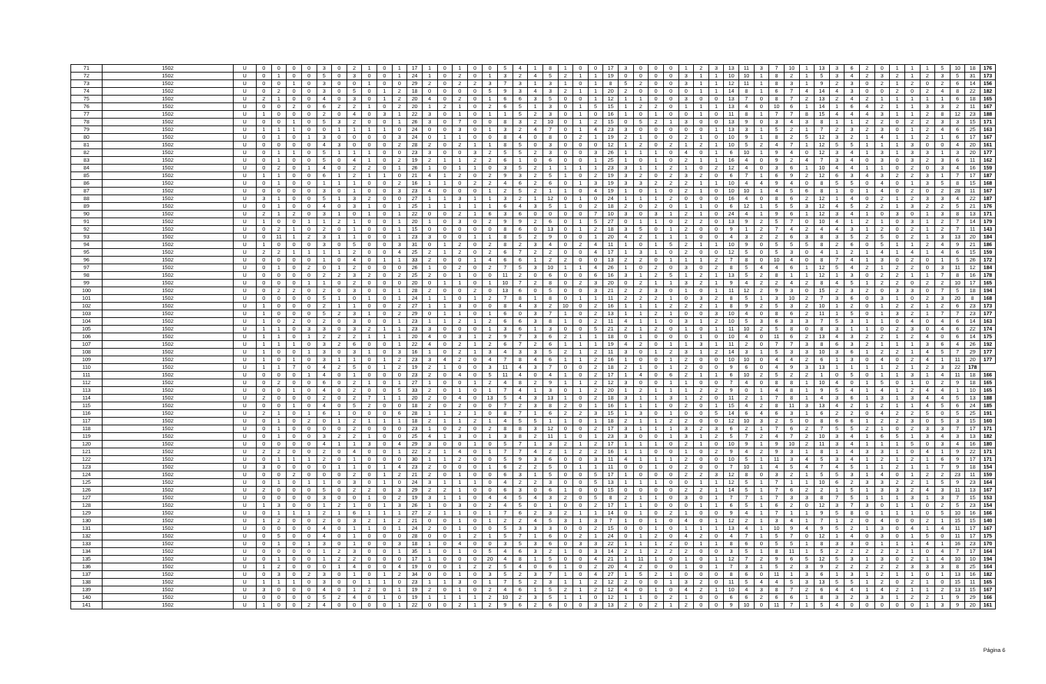| 71 | 1502 | U | 0 | 0 | 0 | 0 | 3 | 0 | 2 | 1 | 0 | 1 | 17 | 1 | 0 | 1 | 0 | 0 | 5 | 4 | 1 | 8 | 1 | 0 | 0 | 17 | 3 | 0 | 0 | 0 | 1 | 2 | 3 | 13 | 11 | 3 | 7 | 10 | 1 | 13 | 3 | 6 | 2 | 0 | 1 | 1 | 1 | 5 | 10 | 18 | 176 |
| 72 | 1502 | U | 0 | 1 | 0 | 0 | 5 | 0 | 3 | 0 | 0 | 1 | 24 | 1 | 0 | 2 | 0 | 1 | 3 | 2 | 4 | 5 | 2 | 1 | 1 | 19 | 0 | 0 | 0 | 0 | 3 | 1 | 1 | 10 | 10 | 1 | 8 | 2 | 1 | 5 | 3 | 4 | 2 | 3 | 2 | 1 | 2 | 3 | 5 | 31 | 173 |
| 73 | 1502 | U | 0 | 0 | 1 | 0 | 3 | 0 | 0 | 1 | 0 | 0 | 29 | 2 | 0 | 2 | 2 | 3 | 7 | 3 | 1 | 3 | 1 | 0 | 1 | 8 | 5 | 2 | 0 | 0 | 3 | 1 | 1 | 12 | 11 | 1 | 8 | 3 | 1 | 9 | 2 | 3 | 0 | 2 | 1 | 2 | 0 | 2 | 6 | 14 | 156 |
| 74 | 1502 | U | 0 | 2 | 0 | 0 | 3 | 0 | 5 | 0 | 1 | 2 | 18 | 0 | 0 | 0 | 0 | 5 | 9 | 3 | 4 | 3 | 2 | 1 | 1 | 20 | 2 | 0 | 0 | 0 | 0 | 1 | 1 | 14 | 8 | 1 | 6 | 7 | 4 | 14 | 4 | 3 | 0 | 0 | 2 | 0 | 2 | 4 | 8 | 22 | 182 |
| 75 | 1502 | U | 2 | 1 | 0 | 0 | 4 | 0 | 3 | 0 | 1 | 2 | 20 | 4 | 0 | 2 | 0 | 1 | 6 | 6 | 3 | 5 | 0 | 0 | 1 | 12 | 1 | 1 | 0 | 0 | 3 | 0 | 0 | 13 | 7 | 0 | 8 | 7 | 2 | 13 | 2 | 4 | 2 | 1 | 1 | 1 | 1 | 1 | 6 | 18 | 165 |
| 76 | 1502 | U | 0 | 0 | 2 | 0 | 6 | 2 | 2 | 1 | 0 | 2 | 20 | 1 | 2 | 1 | 0 | 2 | 6 | 5 | 1 | 3 | 0 | 1 | 5 | 15 | 1 | 2 | 2 | 0 | 1 | 1 | 1 | 13 | 4 | 0 | 10 | 6 | 1 | 14 | 1 | 6 | 4 | 2 | 1 | 1 | 3 | 3 | 2 | 11 | 167 |
| 77 | 1502 | U | 1 | 0 | 0 | 0 | 2 | 0 | 4 | 0 | 3 | 1 | 22 | 3 | 0 | 1 | 0 | 1 | 1 | 5 | 2 | 3 | 0 | 1 | 0 | 16 | 1 | 0 | 1 | 0 | 0 | 1 | 0 | 11 | 8 | 1 | 7 | 7 | 8 | 15 | 4 | 4 | 4 | 3 | 1 | 1 | 2 | 8 | 12 | 23 | 188 |
| 78 | 1502 | U | 0 | 0 | 1 | 0 | 5 | 3 | 2 | 0 | 0 | 1 | 26 | 3 | 0 | 7 | 0 | 0 | 8 | 3 | 2 | 10 | 0 | 1 | 2 | 15 | 0 | 5 | 2 | 1 | 3 | 0 | 0 | 13 | 9 | 0 | 3 | 4 | 3 | 8 | 1 | 1 | 2 | 2 | 0 | 2 | 2 | 3 | 3 | 15 | 171 |
| 79 | 1502 | U | 1 | 1 | 1 | 0 | 0 | 1 | 1 | 1 | 1 | 0 | 24 | 0 | 0 | 3 | 0 | 1 | 3 | 2 | 4 | 7 | 0 | 1 | 4 | 23 | 3 | 0 | 0 | 0 | 0 | 0 | 1 | 13 | 3 | 1 | 5 | 2 | 1 | 7 | 2 | 3 | 2 | 3 | 0 | 1 | 2 | 4 | 6 | 25 | 163 |
| 80 | 1502 | U | 0 | 1 | 0 | 1 | 3 | 0 | 0 | 0 | 0 | 3 | 24 | 0 | 1 | 1 | 0 | 0 | 8 | 4 | 0 | 8 | 0 | 2 | 1 | 19 | 2 | 1 | 0 | 0 | 2 | 1 | 0 | 10 | 9 | 1 | 8 | 2 | 5 | 12 | 3 | 2 | 1 | 4 | 1 | 1 | 2 | 1 | 6 | 17 | 167 |
| 81 | 1502 | U | 0 | 0 | 0 | 0 | 4 | 3 | 0 | 0 | 0 | 2 | 28 | 2 | 0 | 2 | 1 | 1 | 8 | 5 | 0 | 3 | 0 | 0 | 0 | 12 | 1 | 2 | 0 | 2 | 1 | 2 | 1 | 10 | 5 | 2 | 4 | 7 | 1 | 12 | 5 | 5 | 1 | 1 | 1 | 3 | 0 | 0 | 4 | 20 | 161 |
| 82 | 1502 | U | 0 | 1 | 1 | 0 | 5 | 1 | 1 | 1 | 0 | 0 | 23 | 3 | 0 | 0 | 3 | 2 | 5 | 5 | 2 | 3 | 0 | 0 | 3 | 26 | 1 | 1 | 1 | 0 | 4 | 0 | 1 | 6 | 10 | 1 | 9 | 4 | 0 | 12 | 3 | 4 | 1 | 3 | 1 | 3 | 3 | 1 | 3 | 20 | 177 |
| 83 | 1502 | U | 0 | 1 | 0 | 0 | 5 | 0 | 4 | 1 | 0 | 2 | 19 | 2 | 1 | 1 | 2 | 2 | 6 | 1 | 0 | 6 | 0 | 0 | 1 | 25 | 1 | 0 | 1 | 0 | 2 | 1 | 1 | 16 | 4 | 0 | 9 | 2 | 4 | 7 | 3 | 4 | 0 | 3 | 0 | 3 | 2 | 3 | 6 | 11 | 162 |
| 84 | 1502 | U | 0 | 2 | 0 | 1 | 4 | 0 | 2 | 2 | 0 | 1 | 26 | 1 | 0 | 1 | 1 | 0 | 3 | 5 | 2 | 1 | 1 | 1 | 1 | 23 | 3 | 1 | 1 | 2 | 1 | 0 | 2 | 12 | 4 | 0 | 3 | 6 | 1 | 10 | 4 | 4 | 1 | 1 | 0 | 2 | 0 | 3 | 4 | 16 | 159 |
| 85 | 1502 | U | 1 | 1 | 0 | 0 | 6 | 1 | 2 | 1 | 1 | 0 | 21 | 4 | 1 | 2 | 0 | 2 | 9 | 3 | 2 | 5 | 1 | 0 | 2 | 19 | 3 | 2 | 0 | 2 | 3 | 2 | 0 | 6 | 7 | 1 | 6 | 9 | 2 | 12 | 6 | 3 | 4 | 3 | 2 | 2 | 3 | 1 | 7 | 17 | 187 |
| 86 | 1502 | U | 0 | 1 | 0 | 0 | 1 | 1 | 1 | 0 | 0 | 2 | 16 | 1 | 1 | 0 | 2 | 2 | 4 | 6 | 2 | 6 | 0 | 1 | 3 | 19 | 3 | 3 | 2 | 2 | 2 | 1 | 1 | 10 | 4 | 4 | 9 | 4 | 0 | 8 | 5 | 5 | 0 | 4 | 0 | 1 | 3 | 5 | 8 | 15 | 168 |
| 87 | 1502 | U | 0 | 0 | 0 | 0 | 3 | 0 | 1 | 0 | 0 | 3 | 23 | 4 | 0 | 0 | 0 | 1 | 2 | 5 | 2 | 1 | 1 | 0 | 4 | 19 | 1 | 0 | 1 | 0 | 2 | 1 | 0 | 10 | 10 | 1 | 4 | 5 | 6 | 8 | 1 | 0 | 1 | 4 | 0 | 2 | 0 | 2 | 28 | 11 | 167 |
| 88 | 1502 | U | 3 | 1 | 0 | 0 | 5 | 1 | 3 | 2 | 0 | 0 | 27 | 1 | 1 | 3 | 1 | 1 | 3 | 2 | 1 | 12 | 0 | 1 | 0 | 24 | 1 | 1 | 1 | 2 | 0 | 0 | 0 | 16 | 4 | 0 | 8 | 6 | 2 | 12 | 1 | 4 | 0 | 2 | 1 | 2 | 3 | 3 | 4 | 22 | 187 |
| 89 | 1502 | U | 0 | 1 | 0 | 0 | 4 | 0 | 3 | 1 | 0 | 1 | 25 | 1 | 1 | 1 | 1 | 1 | 6 | 4 | 3 | 5 | 1 | 0 | 2 | 18 | 2 | 0 | 2 | 0 | 1 | 1 | 0 | 6 | 12 | 1 | 5 | 5 | 3 | 12 | 4 | 5 | 2 | 2 | 1 | 3 | 2 | 2 | 5 | 21 | 176 |
| 90 | 1502 | U | 2 | 1 | 2 | 0 | 3 | 1 | 0 | 1 | 0 | 1 | 22 | 0 | 0 | 2 | 1 | 6 | 3 | 6 | 0 | 0 | 0 | 0 | 7 | 10 | 3 | 0 | 3 | 1 | 2 | 1 | 0 | 24 | 4 | 1 | 9 | 6 | 1 | 12 | 3 | 4 | 1 | 0 | 3 | 0 | 1 | 3 | 8 | 13 | 171 |
| 91 | 1502 | U | 1 | 0 | 0 | 1 | 1 | 2 | 1 | 0 | 0 | 1 | 20 | 1 | 0 | 3 | 0 | 2 | 9 | 9 | 2 | 6 | 0 | 1 | 5 | 27 | 0 | 1 | 1 | 0 | 2 | 2 | 0 | 13 | 9 | 2 | 5 | 7 | 0 | 10 | 4 | 1 | 2 | 1 | 0 | 3 | 1 | 2 | 7 | 14 | 179 |
| 92 | 1502 | U | 0 | 2 | 1 | 0 | 2 | 0 | 1 | 0 | 0 | 1 | 15 | 0 | 0 | 0 | 0 | 0 | 8 | 6 | 0 | 13 | 0 | 1 | 2 | 18 | 3 | 5 | 0 | 1 | 2 | 0 | 0 | 9 | 1 | 2 | 7 | 4 | 2 | 4 | 4 | 3 | 1 | 2 | 0 | 2 | 1 | 2 | 7 | 11 | 143 |
| 93 | 1502 | U | 0 | 11 | 1 | 2 | 3 | 1 | 1 | 0 | 0 | 1 | 23 | 3 | 0 | 0 | 1 | 1 | 8 | 5 | 2 | 9 | 0 | 0 | 1 | 20 | 4 | 2 | 1 | 1 | 1 | 0 | 0 | 4 | 3 | 2 | 2 | 6 | 3 | 8 | 3 | 5 | 2 | 5 | 0 | 2 | 1 | 3 | 13 | 20 | 184 |
| 94 | 1502 | U | 1 | 0 | 0 | 0 | 3 | 0 | 5 | 0 | 0 | 3 | 31 | 0 | 1 | 2 | 0 | 2 | 8 | 2 | 3 | 4 | 0 | 2 | 4 | 11 | 1 | 0 | 1 | 5 | 2 | 1 | 1 | 10 | 9 | 0 | 5 | 5 | 5 | 8 | 2 | 6 | 0 | 5 | 1 | 1 | 2 | 4 | 9 | 21 | 186 |
| 95 | 1502 | U | 2 | 2 | 1 | 1 | 1 | 1 | 2 | 0 | 0 | 4 | 25 | 2 | 1 | 2 | 0 | 2 | 6 | 7 | 2 | 2 | 0 | 0 | 4 | 17 | 1 | 3 | 1 | 0 | 2 | 0 | 0 | 12 | 5 | 0 | 5 | 3 | 0 | 4 | 1 | 2 | 1 | 4 | 1 | 4 | 1 | 4 | 6 | 15 | 159 |
| 96 | 1502 | U | 0 | 0 | 0 | 0 | 1 | 0 | 4 | 0 | 1 | 1 | 33 | 2 | 0 | 0 | 1 | 4 | 6 | 6 | 1 | 2 | 2 | 0 | 0 | 13 | 2 | 2 | 0 | 1 | 1 | 1 | 2 | 7 | 8 | 0 | 10 | 4 | 0 | 8 | 7 | 4 | 1 | 3 | 0 | 2 | 0 | 1 | 5 | 26 | 172 |
| 97 | 1502 | U | 0 | 1 | 0 | 2 | 0 | 1 | 2 | 0 | 0 | 0 | 26 | 1 | 0 | 2 | 0 | 2 | 7 | 5 | 3 | 10 | 1 | 1 | 4 | 26 | 1 | 0 | 2 | 0 | 3 | 0 | 2 | 8 | 5 | 4 | 4 | 6 | 1 | 12 | 5 | 4 | 2 | 1 | 2 | 2 | 0 | 3 | 11 | 12 | 184 |
| 98 | 1502 | U | 0 | 0 | 0 | 0 | 2 | 2 | 3 | 2 | 0 | 2 | 25 | 2 | 0 | 1 | 0 | 0 | 11 | 2 | 0 | 6 | 0 | 0 | 6 | 16 | 3 | 1 | 2 | 5 | 1 | 2 | 1 | 13 | 5 | 2 | 8 | 1 | 1 | 12 | 1 | 3 | 0 | 2 | 2 | 1 | 1 | 7 | 8 | 16 | 178 |
| 99 | 1502 | U | 0 | 0 | 0 | 1 | 1 | 0 | 2 | 0 | 0 | 0 | 20 | 0 | 1 | 1 | 0 | 1 | 10 | 7 | 2 | 8 | 0 | 2 | 3 | 20 | 0 | 2 | 1 | 1 | 3 | 2 | 1 | 9 | 4 | 2 | 2 | 4 | 2 | 8 | 4 | 5 | 1 | 2 | 2 | 0 | 2 | 2 | 10 | 17 | 165 |
| 100 | 1502 | U | 0 | 2 | 2 | 0 | 2 | 0 | 3 | 0 | 0 | 1 | 28 | 2 | 0 | 0 | 2 | 0 | 13 | 6 | 0 | 5 | 0 | 0 | 3 | 21 | 2 | 2 | 3 | 0 | 1 | 0 | 1 | 11 | 12 | 2 | 9 | 3 | 0 | 15 | 2 | 3 | 2 | 0 | 3 | 3 | 0 | 7 | 5 | 18 | 194 |
| 101 | 1502 | U | 0 | 0 | 0 | 0 | 5 | 1 | 0 | 1 | 0 | 1 | 24 | 1 | 1 | 0 | 1 | 2 | 7 | 8 | 1 | 8 | 0 | 1 | 1 | 11 | 2 | 2 | 2 | 1 | 0 | 3 | 2 | 8 | 5 | 1 | 3 | 10 | 2 | 7 | 3 | 6 | 0 | 3 | 1 | 0 | 2 | 3 | 20 | 8 | 168 |
| 102 | 1502 | U | 1 | 0 | 0 | 0 | 2 | 1 | 1 | 0 | 0 | 2 | 27 | 1 | 1 | 3 | 0 | 0 | 8 | 4 | 3 | 2 | 10 | 0 | 2 | 16 | 1 | 1 | 1 | 2 | 2 | 2 | 1 | 8 | 9 | 2 | 5 | 3 | 2 | 10 | 1 | 2 | 0 | 1 | 2 | 2 | 1 | 2 | 6 | 23 | 173 |
| 103 | 1502 | U | 1 | 0 | 0 | 0 | 5 | 2 | 3 | 1 | 0 | 2 | 29 | 0 | 1 | 1 | 0 | 1 | 6 | 0 | 3 | 7 | 1 | 0 | 2 | 13 | 1 | 1 | 2 | 1 | 0 | 0 | 3 | 10 | 4 | 0 | 8 | 6 | 2 | 11 | 1 | 5 | 0 | 1 | 3 | 2 | 1 | 7 | 7 | 23 | 177 |
| 104 | 1502 | U | 1 | 0 | 2 | 0 | 2 | 0 | 3 | 0 | 0 | 1 | 23 | 1 | 1 | 2 | 1 | 2 | 6 | 6 | 3 | 8 | 1 | 0 | 2 | 11 | 4 | 1 | 1 | 0 | 3 | 1 | 2 | 10 | 5 | 3 | 6 | 3 | 3 | 7 | 5 | 3 | 1 | 1 | 0 | 4 | 0 | 4 | 6 | 14 | 163 |
| 105 | 1502 | U | 1 | 1 | 0 | 3 | 3 | 0 | 3 | 2 | 1 | 1 | 23 | 3 | 0 | 0 | 0 | 1 | 3 | 6 | 1 | 3 | 0 | 0 | 5 | 21 | 2 | 1 | 2 | 0 | 1 | 0 | 1 | 11 | 10 | 2 | 5 | 8 | 0 | 8 | 3 | 1 | 1 | 0 | 2 | 3 | 0 | 4 | 6 | 22 | 174 |
| 106 | 1502 | U | 1 | 1 | 0 | 1 | 2 | 2 | 2 | 1 | 1 | 1 | 20 | 4 | 0 | 3 | 1 | 2 | 9 | 7 | 3 | 6 | 2 | 1 | 1 | 18 | 0 | 1 | 0 | 0 | 0 | 1 | 0 | 10 | 4 | 0 | 11 | 6 | 2 | 13 | 4 | 3 | 2 | 2 | 1 | 2 | 4 | 0 | 6 | 14 | 175 |
| 107 | 1502 | U | 1 | 1 | 1 | 0 | 3 | 2 | 6 | 0 | 0 | 1 | 22 | 4 | 0 | 2 | 1 | 2 | 6 | 7 | 2 | 6 | 1 | 1 | 1 | 19 | 4 | 2 | 0 | 1 | 1 | 3 | 1 | 11 | 2 | 0 | 7 | 7 | 3 | 8 | 6 | 3 | 2 | 1 | 1 | 1 | 3 | 6 | 4 | 26 | 192 |
| 108 | 1502 | U | 1 | 0 | 0 | 1 | 3 | 0 | 3 | 1 | 0 | 3 | 16 | 1 | 0 | 2 | 1 | 3 | 4 | 3 | 3 | 5 | 2 | 1 | 2 | 11 | 3 | 0 | 1 | 2 | 3 | 1 | 2 | 14 | 3 | 1 | 5 | 3 | 3 | 10 | 3 | 6 | 1 | 2 | 2 | 1 | 4 | 5 | 7 | 29 | 177 |
| 109 | 1502 | U | 1 | 0 | 1 | 0 | 3 | 1 | 1 | 0 | 1 | 2 | 23 | 3 | 4 | 2 | 0 | 4 | 7 | 8 | 4 | 6 | 1 | 1 | 2 | 16 | 1 | 0 | 0 | 1 | 2 | 0 | 0 | 10 | 10 | 0 | 4 | 4 | 2 | 6 | 1 | 3 | 0 | 4 | 0 | 2 | 4 | 1 | 11 | 20 | 177 |
| 110 | 1502 | U | 1 | 1 | 7 | 0 | 4 | 2 | 5 | 0 | 1 | 2 | 19 | 2 | 1 | 0 | 0 | 3 | 11 | 4 | 3 | 7 | 0 | 0 | 2 | 18 | 2 | 1 | 0 | 1 | 2 | 0 | 0 | 9 | 6 | 0 | 4 | 9 | 3 | 13 | 1 | 1 | 1 | 1 | 2 | 1 | 2 | 3 | 22 | 178 | |
| 111 | 1502 | U | 0 | 0 | 0 | 1 | 4 | 0 | 1 | 0 | 0 | 0 | 23 | 2 | 0 | 4 | 0 | 5 | 11 | 4 | 0 | 4 | 1 | 0 | 2 | 17 | 1 | 4 | 0 | 6 | 2 | 1 | 1 | 6 | 10 | 2 | 5 | 2 | 2 | 1 | 0 | 5 | 0 | 1 | 1 | 3 | 1 | 4 | 11 | 18 | 166 |
| 112 | 1502 | U | 0 | 2 | 0 | 0 | 6 | 0 | 2 | 1 | 0 | 1 | 27 | 1 | 0 | 0 | 1 | 2 | 4 | 8 | 2 | 9 | 1 | 1 | 2 | 12 | 3 | 0 | 0 | 1 | 1 | 0 | 0 | 7 | 4 | 0 | 8 | 8 | 1 | 10 | 4 | 0 | 1 | 5 | 0 | 1 | 0 | 2 | 9 | 18 | 165 |
| 113 | 1502 | U | 0 | 0 | 1 | 0 | 4 | 0 | 2 | 0 | 0 | 5 | 33 | 2 | 0 | 1 | 0 | 1 | 7 | 4 | 1 | 3 | 0 | 1 | 2 | 20 | 1 | 2 | 1 | 1 | 1 | 2 | 2 | 9 | 0 | 1 | 4 | 8 | 1 | 9 | 5 | 4 | 1 | 4 | 1 | 2 | 4 | 4 | 1 | 10 | 165 |
| 114 | 1502 | U | 2 | 0 | 0 | 0 | 2 | 0 | 2 | 7 | 1 | 1 | 20 | 2 | 0 | 4 | 0 | 13 | 5 | 4 | 3 | 13 | 1 | 0 | 2 | 18 | 3 | 1 | 1 | 3 | 1 | 2 | 0 | 11 | 2 | 1 | 7 | 8 | 1 | 4 | 3 | 6 | 1 | 3 | 1 | 3 | 4 | 4 | 5 | 13 | 188 |
| 115 | 1502 | U | 0 | 0 | 1 | 0 | 4 | 0 | 5 | 2 | 0 | 0 | 18 | 2 | 0 | 2 | 0 | 0 | 7 | 2 | 3 | 8 | 2 | 0 | 1 | 16 | 1 | 1 | 1 | 0 | 2 | 0 | 1 | 15 | 4 | 2 | 8 | 11 | 3 | 13 | 4 | 2 | 1 | 2 | 1 | 1 | 4 | 5 | 6 | 24 | 185 |
| 116 | 1502 | U | 2 | 1 | 0 | 1 | 6 | 1 | 0 | 0 | 0 | 6 | 28 | 1 | 1 | 2 | 1 | 0 | 8 | 7 | 1 | 6 | 2 | 2 | 3 | 15 | 1 | 3 | 0 | 1 | 0 | 0 | 5 | 14 | 6 | 4 | 6 | 3 | 1 | 6 | 2 | 2 | 0 | 4 | 2 | 2 | 5 | 0 | 5 | 25 | 191 |
| 117 | 1502 | U | 0 | 1 | 0 | 2 | 0 | 1 | 2 | 1 | 1 | 1 | 18 | 2 | 1 | 1 | 2 | 1 | 4 | 5 | 5 | 1 | 1 | 0 | 1 | 18 | 2 | 1 | 1 | 2 | 2 | 0 | 0 | 12 | 10 | 3 | 2 | 5 | 0 | 8 | 6 | 6 | 1 | 2 | 2 | 3 | 0 | 5 | 3 | 15 | 160 |
| 118 | 1502 | U | 0 | 1 | 0 | 0 | 0 | 0 | 2 | 0 | 0 | 0 | 23 | 1 | 0 | 2 | 0 | 2 | 8 | 8 | 3 | 12 | 0 | 0 | 2 | 17 | 3 | 1 | 1 | 1 | 3 | 2 | 3 | 6 | 2 | 1 | 7 | 6 | 2 | 7 | 5 | 5 | 2 | 1 | 0 | 2 | 3 | 3 | 7 | 17 | 171 |
| 119 | 1502 | U | 0 | 1 | 0 | 0 | 3 | 2 | 2 | 1 | 0 | 0 | 25 | 4 | 1 | 3 | 0 | 1 | 3 | 8 | 2 | 11 | 1 | 0 | 1 | 23 | 3 | 0 | 0 | 1 | 3 | 1 | 2 | 5 | 7 | 2 | 4 | 7 | 2 | 10 | 3 | 4 | 1 | 6 | 5 | 1 | 3 | 4 | 3 | 13 | 182 |
| 120 | 1502 | U | 0 | 0 | 0 | 0 | 4 | 1 | 1 | 3 | 0 | 4 | 29 | 3 | 0 | 0 | 1 | 0 | 5 | 7 | 1 | 3 | 2 | 1 | 2 | 17 | 1 | 1 | 1 | 0 | 2 | 1 | 0 | 10 | 9 | 1 | 9 | 10 | 2 | 11 | 3 | 4 | 1 | 1 | 1 | 5 | 0 | 3 | 4 | 16 | 180 |
| 121 | 1502 | U | 2 | 2 | 0 | 0 | 2 | 0 | 4 | 0 | 0 | 1 | 22 | 2 | 1 | 4 | 0 | 1 | 7 | 7 | 4 | 2 | 1 | 2 | 2 | 16 | 1 | 1 | 0 | 0 | 1 | 0 | 2 | 9 | 4 | 2 | 9 | 3 | 1 | 8 | 1 | 4 | 3 | 3 | 1 | 0 | 4 | 1 | 9 | 22 | 171 |
| 122 | 1502 | U | 0 | 1 | 1 | 1 | 2 | 0 | 1 | 0 | 0 | 0 | 30 | 1 | 1 | 2 | 0 | 0 | 5 | 9 | 3 | 6 | 0 | 0 | 3 | 11 | 4 | 1 | 1 | 1 | 2 | 0 | 0 | 10 | 5 | 1 | 11 | 3 | 4 | 5 | 3 | 4 | 1 | 2 | 1 | 2 | 1 | 6 | 9 | 17 | 171 |
| 123 | 1502 | U | 3 | 0 | 0 | 0 | 0 | 1 | 1 | 0 | 1 | 4 | 23 | 2 | 0 | 0 | 0 | 1 | 6 | 2 | 2 | 5 | 0 | 1 | 1 | 11 | 0 | 0 | 1 | 0 | 2 | 0 | 0 | 7 | 10 | 1 | 4 | 5 | 4 | 7 | 4 | 5 | 1 | 1 | 2 | 1 | 1 | 7 | 9 | 18 | 154 |
| 124 | 1502 | U | 0 | 0 | 2 | 0 | 0 | 0 | 2 | 0 | 1 | 2 | 21 | 2 | 0 | 1 | 0 | 0 | 6 | 3 | 1 | 5 | 0 | 0 | 5 | 17 | 1 | 0 | 0 | 0 | 2 | 2 | 3 | 12 | 8 | 0 | 3 | 2 | 1 | 5 | 5 | 3 | 1 | 4 | 0 | 1 | 2 | 2 | 23 | 11 | 159 |
| 125 | 1502 | U | 0 | 1 | 0 | 1 | 1 | 0 | 3 | 0 | 1 | 0 | 24 | 3 | 1 | 1 | 1 | 0 | 4 | 2 | 2 | 3 | 0 | 0 | 5 | 13 | 1 | 1 | 1 | 0 | 0 | 1 | 1 | 12 | 5 | 1 | 7 | 1 | 1 | 10 | 6 | 2 | 3 | 3 | 2 | 2 | 1 | 5 | 9 | 23 | 164 |
| 126 | 1502 | U | 2 | 0 | 0 | 0 | 5 | 0 | 2 | 2 | 0 | 3 | 29 | 2 | 2 | 1 | 0 | 0 | 6 | 3 | 0 | 6 | 1 | 0 | 0 | 15 | 0 | 0 | 0 | 0 | 2 | 2 | 1 | 14 | 5 | 1 | 7 | 6 | 2 | 2 | 1 | 5 | 1 | 3 | 3 | 2 | 4 | 3 | 11 | 13 | 167 |
| 127 | 1502 | U | 0 | 0 | 0 | 0 | 3 | 0 | 0 | 1 | 0 | 2 | 19 | 3 | 1 | 1 | 0 | 4 | 4 | 5 | 4 | 3 | 2 | 0 | 5 | 8 | 2 | 1 | 1 | 0 | 3 | 0 | 1 | 7 | 7 | 1 | 7 | 3 | 3 | 8 | 7 | 5 | 1 | 1 | 1 | 3 | 1 | 3 | 7 | 15 | 153 |
| 128 | 1502 | U | 1 | 3 | 0 | 0 | 1 | 2 | 1 | 0 | 1 | 3 | 26 | 1 | 0 | 3 | 0 | 2 | 4 | 5 | 0 | 1 | 0 | 0 | 2 | 17 | 1 | 1 | 0 | 0 | 0 | 1 | 1 | 6 | 5 | 1 | 6 | 2 | 0 | 12 | 3 | 7 | 3 | 0 | 1 | 1 | 0 | 2 | 5 | 23 | 154 |
| 129 | 1502 | U | 0 | 1 | 1 | 1 | 2 | 1 | 6 | 1 | 1 | 1 | 27 | 2 | 1 | 1 | 0 | 1 | 7 | 6 | 2 | 3 | 2 | 1 | 1 | 14 | 0 | 1 | 0 | 2 | 1 | 0 | 0 | 9 | 4 | 1 | 7 | 1 | 1 | 9 | 5 | 8 | 0 | 1 | 1 | 1 | 0 | 5 | 10 | 16 | 166 |
| 130 | 1502 | U | 1 | 2 | 0 | 0 | 2 | 0 | 3 | 2 | 1 | 2 | 21 | 0 | 0 | 1 | 0 | 1 | 2 | 2 | 4 | 5 | 3 | 1 | 3 | 7 | 1 | 0 | 1 | 0 | 4 | 0 | 1 | 12 | 2 | 1 | 3 | 4 | 1 | 7 | 1 | 2 | 0 | 4 | 0 | 0 | 2 | 1 | 15 | 15 | 140 |
| 131 | 1502 | U | 0 | 0 | 0 | 0 | 4 | 0 | 1 | 1 | 0 | 1 | 24 | 2 | 0 | 1 | 0 | 0 | 5 | 3 | 3 | 3 | 0 | 0 | 2 | 15 | 0 | 0 | 1 | 0 | 1 | 1 | 1 | 13 | 4 | 1 | 10 | 9 | 4 | 9 | 5 | 2 | 1 | 3 | 0 | 4 | 1 | 4 | 11 | 17 | 167 |
| 132 | 1502 | U | 0 | 5 | 0 | 0 | 4 | 0 | 1 | 0 | 0 | 0 | 28 | 0 | 0 | 1 | 2 | 1 | 5 | 7 | 1 | 6 | 0 | 2 | 1 | 24 | 0 | 1 | 2 | 0 | 4 | 2 | 0 | 4 | 7 | 1 | 5 | 7 | 0 | 12 | 1 | 4 | 0 | 3 | 0 | 1 | 5 | 0 | 11 | 17 | 175 |
| 133 | 1502 | U | 0 | 1 | 0 | 1 | 3 | 0 | 1 | 0 | 0 | 3 | 18 | 1 | 0 | 4 | 0 | 0 | 3 | 5 | 3 | 6 | 0 | 3 | 3 | 22 | 1 | 1 | 1 | 2 | 0 | 1 | 1 | 8 | 6 | 0 | 5 | 5 | 1 | 8 | 3 | 3 | 0 | 1 | 1 | 1 | 4 | 1 | 16 | 23 | 170 |
| 134 | 1502 | U | 0 | 0 | 0 | 0 | 1 | 2 | 3 | 0 | 0 | 1 | 35 | 1 | 0 | 1 | 0 | 5 | 4 | 6 | 3 | 2 | 1 | 0 | 3 | 14 | 2 | 1 | 2 | 2 | 2 | 0 | 0 | 3 | 5 | 1 | 8 | 11 | 1 | 5 | 2 | 2 | 2 | 2 | 2 | 1 | 0 | 4 | 7 | 17 | 164 |
| 135 | 1502 | U | 0 | 1 | 0 | 0 | 1 | 2 | 2 | 0 | 0 | 0 | 17 | 1 | 0 | 0 | 0 | 20 | 4 | 8 | 1 | 5 | 0 | 0 | 4 | 21 | 1 | 11 | 1 | 0 | 1 | 0 | 1 | 12 | 7 | 2 | 9 | 6 | 5 | 12 | 5 | 3 | 1 | 3 | 0 | 2 | 1 | 4 | 10 | 10 | 194 |
| 136 | 1502 | U | 1 | 2 | 0 | 0 | 0 | 1 | 4 | 0 | 0 | 4 | 19 | 0 | 0 | 1 | 2 | 2 | 5 | 4 | 0 | 6 | 1 | 0 | 2 | 20 | 4 | 2 | 0 | 0 | 1 | 0 | 1 | 7 | 3 | 1 | 5 | 2 | 3 | 9 | 2 | 2 | 2 | 2 | 2 | 3 | 3 | 3 | 8 | 25 | 164 |
| 137 | 1502 | U | 0 | 3 | 0 | 2 | 3 | 0 | 1 | 0 | 1 | 2 | 34 | 0 | 0 | 1 | 0 | 3 | 5 | 2 | 3 | 7 | 1 | 0 | 4 | 27 | 1 | 5 | 2 | 1 | 0 | 0 | 0 | 8 | 6 | 0 | 11 | 1 | 3 | 6 | 1 | 3 | 1 | 2 | 1 | 1 | 0 | 1 | 13 | 16 | 182 |
| 138 | 1502 | U | 1 | 1 | 1 | 0 | 3 | 0 | 0 | 1 | 1 | 0 | 23 | 1 | 1 | 3 | 0 | 1 | 7 | 5 | 2 | 3 | 1 | 1 | 2 | 12 | 2 | 0 | 0 | 1 | 3 | 2 | 0 | 11 | 5 | 4 | 4 | 5 | 3 | 13 | 5 | 5 | 1 | 2 | 0 | 2 | 1 | 0 | 15 | 11 | 165 |
| 139 | 1502 | U | 3 | 0 | 0 | 0 | 4 | 0 | 1 | 2 | 0 | 1 | 19 | 2 | 0 | 1 | 0 | 2 | 4 | 6 | 1 | 5 | 2 | 1 | 2 | 12 | 4 | 0 | 1 | 0 | 4 | 2 | 1 | 10 | 4 | 3 | 8 | 7 | 2 | 6 | 4 | 4 | 1 | 4 | 2 | 1 | 1 | 2 | 13 | 15 | 167 |
| 140 | 1502 | U | 0 | 0 | 0 | 0 | 5 | 2 | 4 | 0 | 1 | 0 | 19 | 1 | 1 | 1 | 1 | 2 | 10 | 2 | 3 | 5 | 1 | 1 | 0 | 12 | 1 | 1 | 0 | 2 | 1 | 0 | 0 | 6 | 6 | 2 | 6 | 6 | 1 | 8 | 3 | 2 | 3 | 3 | 1 | 2 | 2 | 1 | 9 | 29 | 166 |
| 141 | 1502 | U | 1 | 0 | 0 | 2 | 4 | 0 | 0 | 0 | 0 | 1 | 22 | 0 | 0 | 2 | 1 | 2 | 9 | 6 | 2 | 6 | 0 | 0 | 3 | 13 | 2 | 0 | 2 | 1 | 2 | 0 | 0 | 9 | 10 | 0 | 11 | 7 | 1 | 5 | 4 | 0 | 0 | 0 | 0 | 0 | 1 | 3 | 9 | 20 | 161 |
Página 6